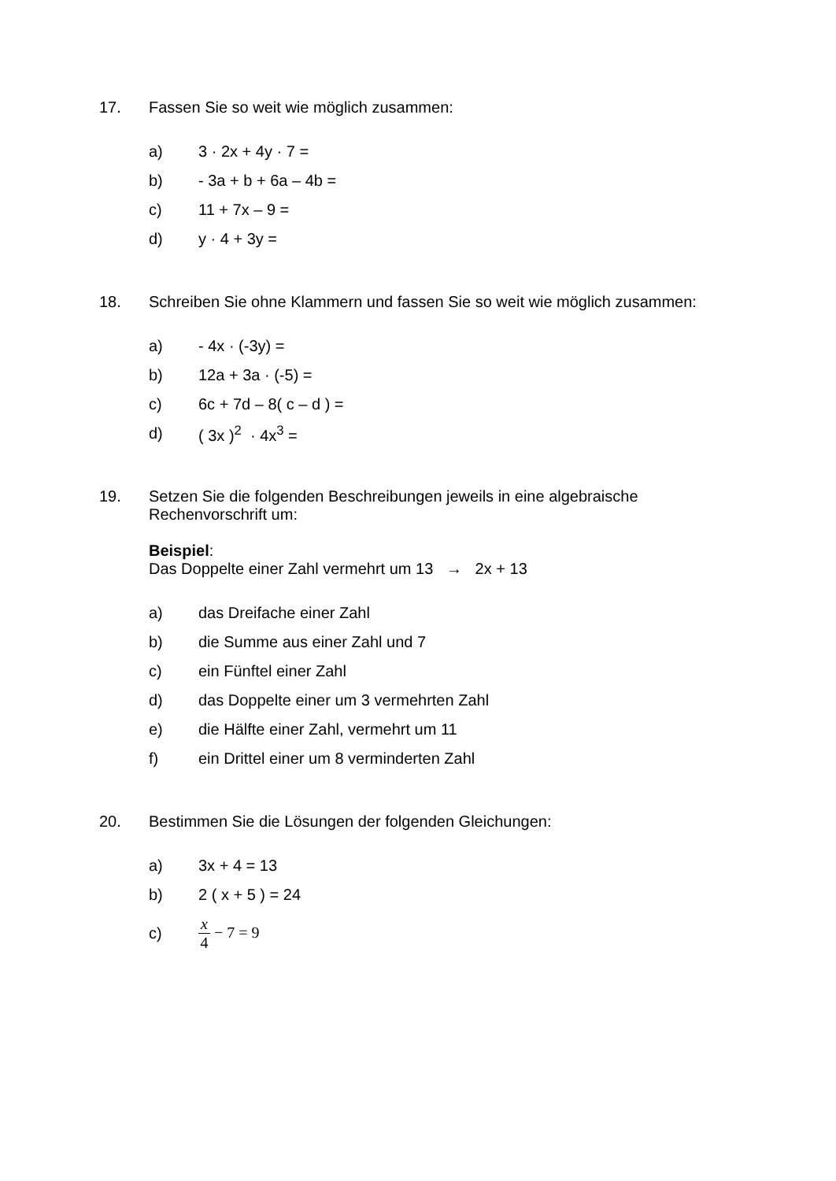17. Fassen Sie so weit wie möglich zusammen:
a) 3 · 2x + 4y · 7 =
b) - 3a + b + 6a – 4b =
c) 11 + 7x – 9 =
d) y · 4 + 3y =
18. Schreiben Sie ohne Klammern und fassen Sie so weit wie möglich zusammen:
a) - 4x · (-3y) =
b) 12a + 3a · (-5) =
c) 6c + 7d – 8( c – d ) =
d) ( 3x )<sup>2</sup> · 4x<sup>3</sup> =
19. Setzen Sie die folgenden Beschreibungen jeweils in eine algebraische Rechenvorschrift um:
Beispiel:
Das Doppelte einer Zahl vermehrt um 13 → 2x + 13
a) das Dreifache einer Zahl
b) die Summe aus einer Zahl und 7
c) ein Fünftel einer Zahl
d)
das Doppelte einer um 3 vermehrten Zahl
e)
die Hälfte einer Zahl, vermehrt um 11
f)
ein Drittel einer um 8 verminderten Zahl
20. Bestimmen Sie die Lösungen der folgenden Gleichungen:
a) 3x + 4 = 13
b) 2 ( x + 5 ) = 24
c) x 4 − 7 = 9